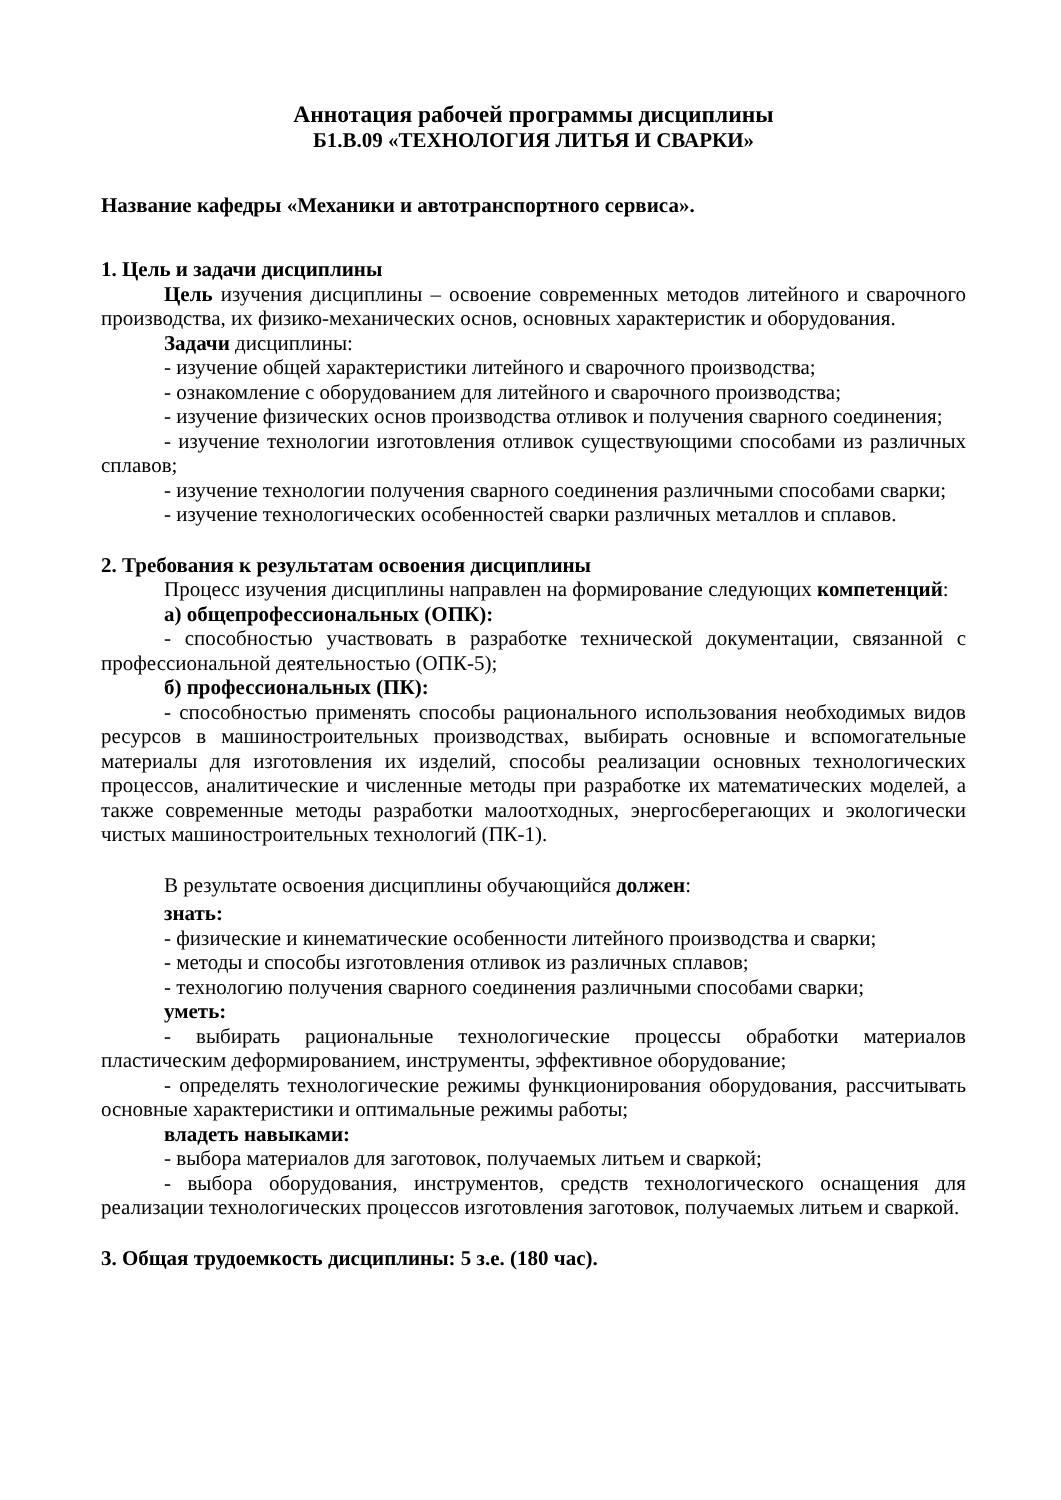Аннотация рабочей программы дисциплины
Б1.В.09 «ТЕХНОЛОГИЯ ЛИТЬЯ И СВАРКИ»
Название кафедры «Механики и автотранспортного сервиса».
1. Цель и задачи дисциплины
Цель изучения дисциплины – освоение современных методов литейного и сварочного производства, их физико-механических основ, основных характеристик и оборудования.
Задачи дисциплины:
- изучение общей характеристики литейного и сварочного производства;
- ознакомление с оборудованием для литейного и сварочного производства;
- изучение физических основ производства отливок и получения сварного соединения;
- изучение технологии изготовления отливок существующими способами из различных сплавов;
- изучение технологии получения сварного соединения различными способами сварки;
- изучение технологических особенностей сварки различных металлов и сплавов.
2. Требования к результатам освоения дисциплины
Процесс изучения дисциплины направлен на формирование следующих компетенций:
а) общепрофессиональных (ОПК):
- способностью участвовать в разработке технической документации, связанной с профессиональной деятельностью (ОПК-5);
б) профессиональных (ПК):
- способностью применять способы рационального использования необходимых видов ресурсов в машиностроительных производствах, выбирать основные и вспомогательные материалы для изготовления их изделий, способы реализации основных технологических процессов, аналитические и численные методы при разработке их математических моделей, а также современные методы разработки малоотходных, энергосберегающих и экологически чистых машиностроительных технологий (ПК-1).
В результате освоения дисциплины обучающийся должен:
знать:
- физические и кинематические особенности литейного производства и сварки;
- методы и способы изготовления отливок из различных сплавов;
- технологию получения сварного соединения различными способами сварки;
уметь:
- выбирать рациональные технологические процессы обработки материалов пластическим деформированием, инструменты, эффективное оборудование;
- определять технологические режимы функционирования оборудования, рассчитывать основные характеристики и оптимальные режимы работы;
владеть навыками:
- выбора материалов для заготовок, получаемых литьем и сваркой;
- выбора оборудования, инструментов, средств технологического оснащения для реализации технологических процессов изготовления заготовок, получаемых литьем и сваркой.
3. Общая трудоемкость дисциплины: 5 з.е. (180 час).